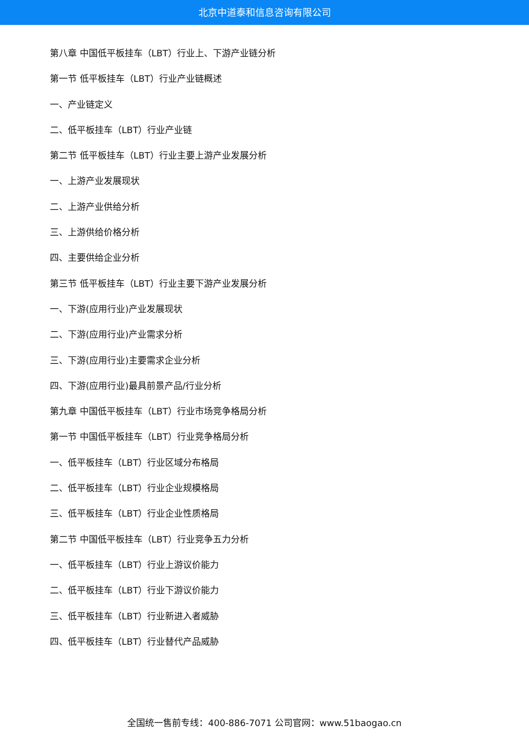北京中道泰和信息咨询有限公司
第八章 中国低平板挂车（LBT）行业上、下游产业链分析
第一节 低平板挂车（LBT）行业产业链概述
一、产业链定义
二、低平板挂车（LBT）行业产业链
第二节 低平板挂车（LBT）行业主要上游产业发展分析
一、上游产业发展现状
二、上游产业供给分析
三、上游供给价格分析
四、主要供给企业分析
第三节 低平板挂车（LBT）行业主要下游产业发展分析
一、下游(应用行业)产业发展现状
二、下游(应用行业)产业需求分析
三、下游(应用行业)主要需求企业分析
四、下游(应用行业)最具前景产品/行业分析
第九章 中国低平板挂车（LBT）行业市场竞争格局分析
第一节 中国低平板挂车（LBT）行业竞争格局分析
一、低平板挂车（LBT）行业区域分布格局
二、低平板挂车（LBT）行业企业规模格局
三、低平板挂车（LBT）行业企业性质格局
第二节 中国低平板挂车（LBT）行业竞争五力分析
一、低平板挂车（LBT）行业上游议价能力
二、低平板挂车（LBT）行业下游议价能力
三、低平板挂车（LBT）行业新进入者威胁
四、低平板挂车（LBT）行业替代产品威胁
全国统一售前专线：400-886-7071 公司官网：www.51baogao.cn